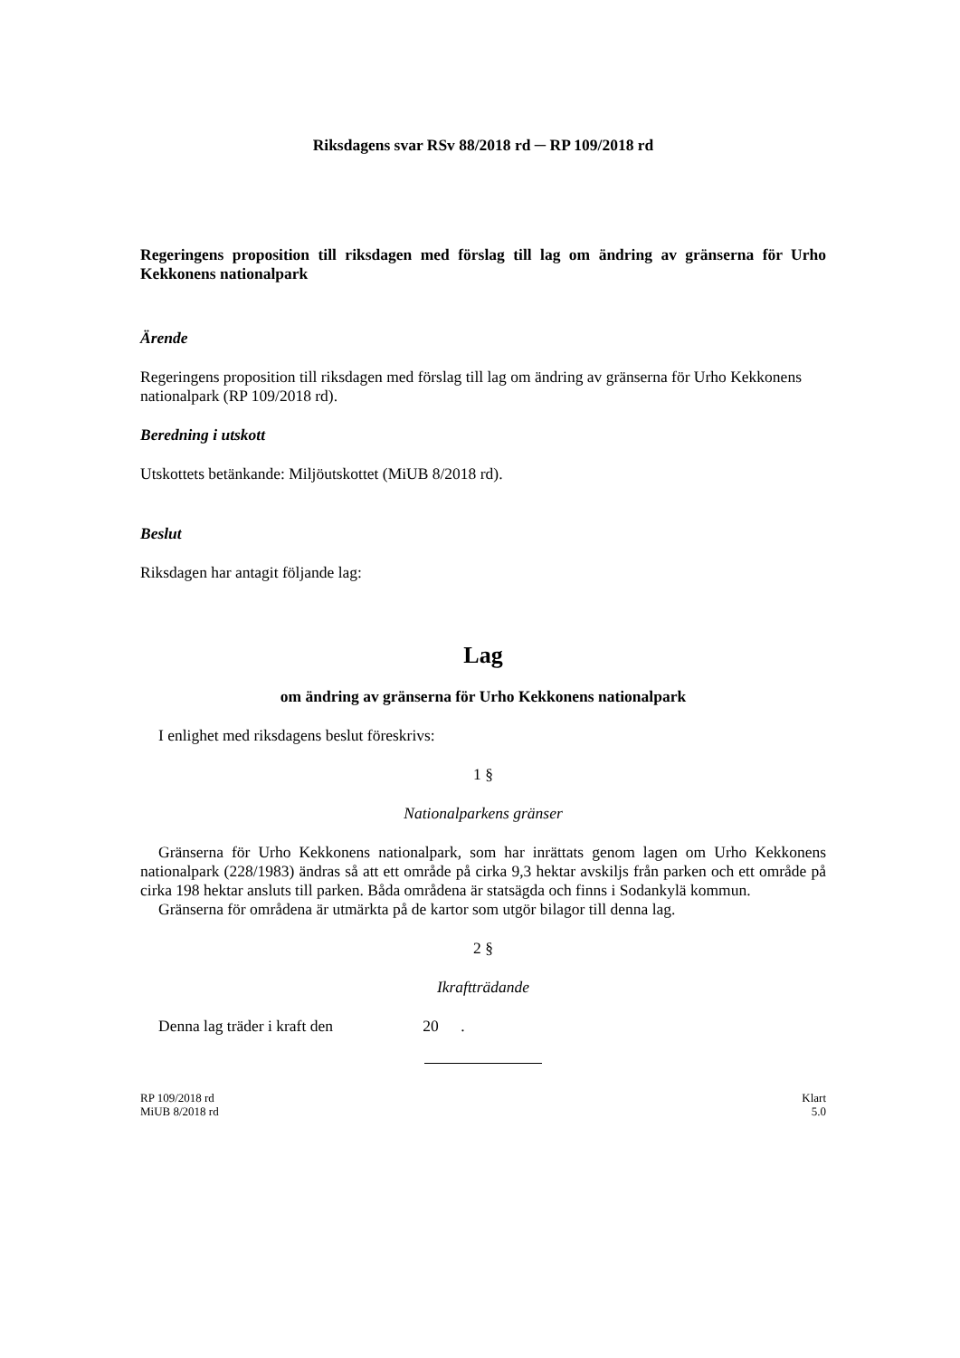Riksdagens svar RSv 88/2018 rd ─ RP 109/2018 rd
Regeringens proposition till riksdagen med förslag till lag om ändring av gränserna för Urho Kekkonens nationalpark
Ärende
Regeringens proposition till riksdagen med förslag till lag om ändring av gränserna för Urho Kekkonens nationalpark (RP 109/2018 rd).
Beredning i utskott
Utskottets betänkande: Miljöutskottet (MiUB 8/2018 rd).
Beslut
Riksdagen har antagit följande lag:
Lag
om ändring av gränserna för Urho Kekkonens nationalpark
I enlighet med riksdagens beslut föreskrivs:
1 §
Nationalparkens gränser
Gränserna för Urho Kekkonens nationalpark, som har inrättats genom lagen om Urho Kekkonens nationalpark (228/1983) ändras så att ett område på cirka 9,3 hektar avskiljs från parken och ett område på cirka 198 hektar ansluts till parken. Båda områdena är statsägda och finns i Sodankylä kommun.
Gränserna för områdena är utmärkta på de kartor som utgör bilagor till denna lag.
2 §
Ikraftträdande
Denna lag träder i kraft den 20 .
RP 109/2018 rd
MiUB 8/2018 rd
Klart
5.0